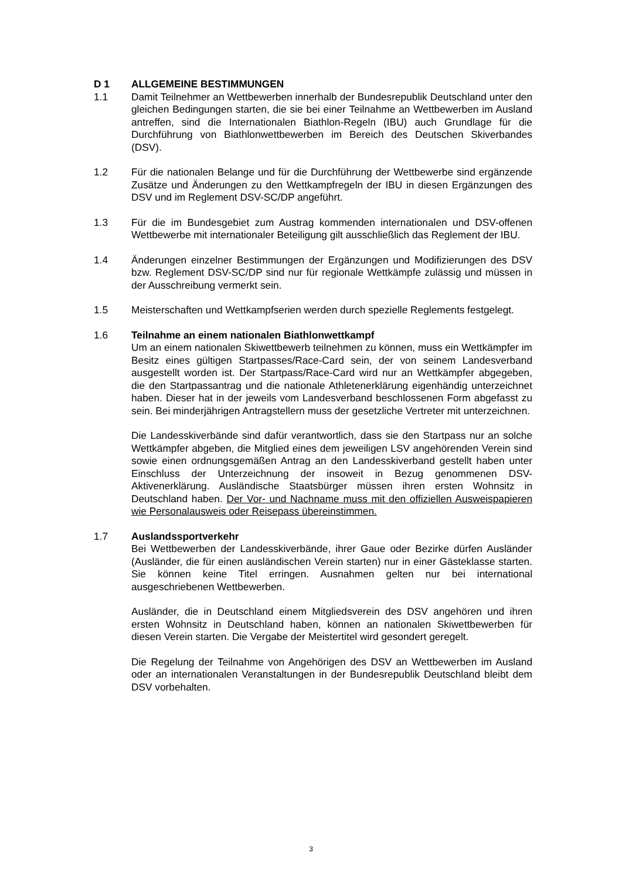D 1 ALLGEMEINE BESTIMMUNGEN
1.1 Damit Teilnehmer an Wettbewerben innerhalb der Bundesrepublik Deutschland unter den gleichen Bedingungen starten, die sie bei einer Teilnahme an Wettbewerben im Ausland antreffen, sind die Internationalen Biathlon-Regeln (IBU) auch Grundlage für die Durchführung von Biathlonwettbewerben im Bereich des Deutschen Skiverbandes (DSV).
1.2 Für die nationalen Belange und für die Durchführung der Wettbewerbe sind ergänzende Zusätze und Änderungen zu den Wettkampfregeln der IBU in diesen Ergänzungen des DSV und im Reglement DSV-SC/DP angeführt.
1.3 Für die im Bundesgebiet zum Austrag kommenden internationalen und DSV-offenen Wettbewerbe mit internationaler Beteiligung gilt ausschließlich das Reglement der IBU.
1.4 Änderungen einzelner Bestimmungen der Ergänzungen und Modifizierungen des DSV bzw. Reglement DSV-SC/DP sind nur für regionale Wettkämpfe zulässig und müssen in der Ausschreibung vermerkt sein.
1.5 Meisterschaften und Wettkampfserien werden durch spezielle Reglements festgelegt.
1.6 Teilnahme an einem nationalen Biathlonwettkampf
Um an einem nationalen Skiwettbewerb teilnehmen zu können, muss ein Wettkämpfer im Besitz eines gültigen Startpasses/Race-Card sein, der von seinem Landesverband ausgestellt worden ist. Der Startpass/Race-Card wird nur an Wettkämpfer abgegeben, die den Startpassantrag und die nationale Athletenerklärung eigenhändig unterzeichnet haben. Dieser hat in der jeweils vom Landesverband beschlossenen Form abgefasst zu sein. Bei minderjährigen Antragstellern muss der gesetzliche Vertreter mit unterzeichnen.
Die Landesskiverbände sind dafür verantwortlich, dass sie den Startpass nur an solche Wettkämpfer abgeben, die Mitglied eines dem jeweiligen LSV angehörenden Verein sind sowie einen ordnungsgemäßen Antrag an den Landesskiverband gestellt haben unter Einschluss der Unterzeichnung der insoweit in Bezug genommenen DSV-Aktivenerklärung. Ausländische Staatsbürger müssen ihren ersten Wohnsitz in Deutschland haben. Der Vor- und Nachname muss mit den offiziellen Ausweispapieren wie Personalausweis oder Reisepass übereinstimmen.
1.7 Auslandssportverkehr
Bei Wettbewerben der Landesskiverbände, ihrer Gaue oder Bezirke dürfen Ausländer (Ausländer, die für einen ausländischen Verein starten) nur in einer Gästeklasse starten. Sie können keine Titel erringen. Ausnahmen gelten nur bei international ausgeschriebenen Wettbewerben.
Ausländer, die in Deutschland einem Mitgliedsverein des DSV angehören und ihren ersten Wohnsitz in Deutschland haben, können an nationalen Skiwettbewerben für diesen Verein starten. Die Vergabe der Meistertitel wird gesondert geregelt.
Die Regelung der Teilnahme von Angehörigen des DSV an Wettbewerben im Ausland oder an internationalen Veranstaltungen in der Bundesrepublik Deutschland bleibt dem DSV vorbehalten.
3